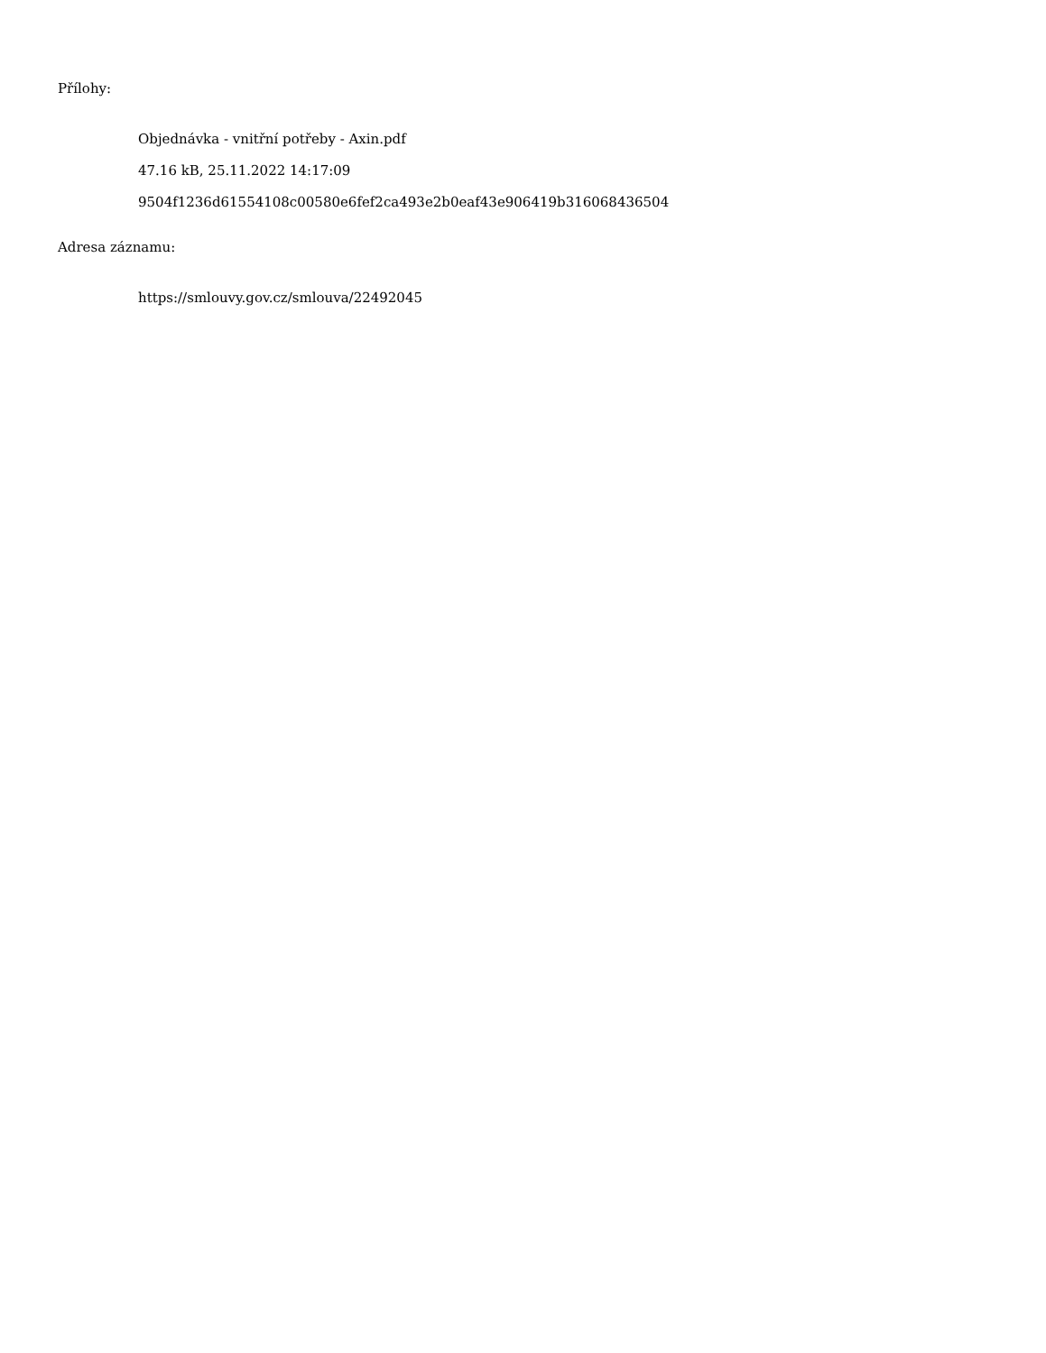Přílohy:
Objednávka - vnitřní potřeby - Axin.pdf
47.16 kB, 25.11.2022 14:17:09
9504f1236d61554108c00580e6fef2ca493e2b0eaf43e906419b316068436504
Adresa záznamu:
https://smlouvy.gov.cz/smlouva/22492045